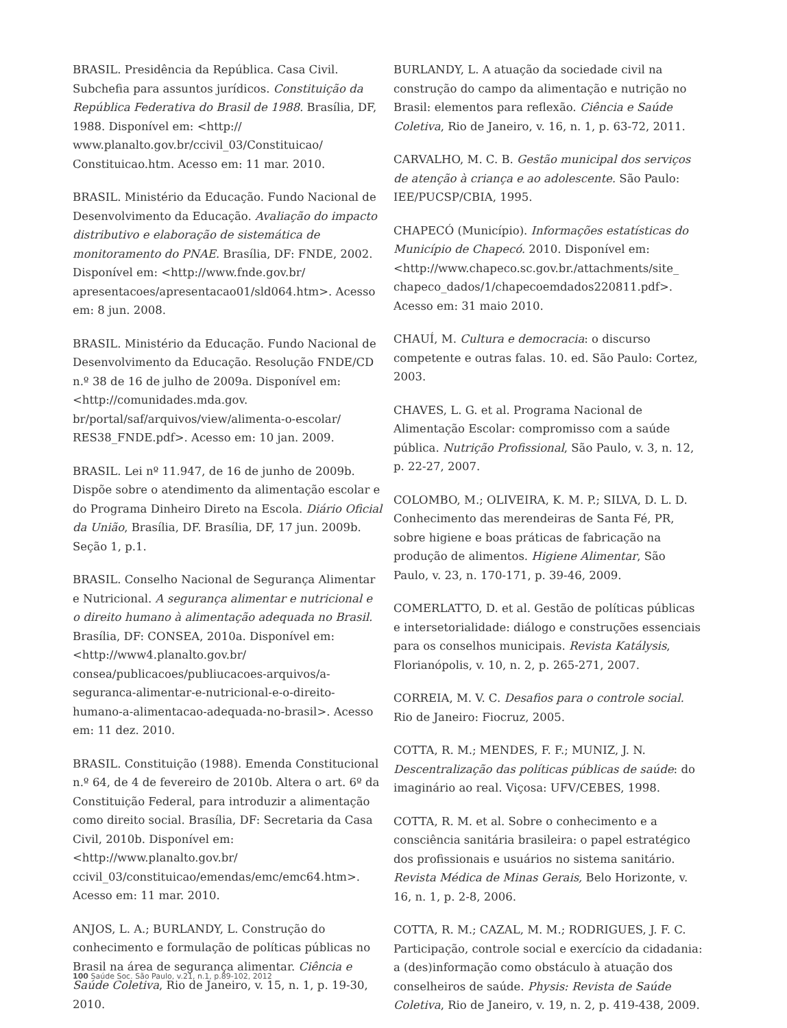BRASIL. Presidência da República. Casa Civil. Subchefia para assuntos jurídicos. Constituição da República Federativa do Brasil de 1988. Brasília, DF, 1988. Disponível em: <http:// www.planalto.gov.br/ccivil_03/Constituicao/ Constituicao.htm. Acesso em: 11 mar. 2010.
BRASIL. Ministério da Educação. Fundo Nacional de Desenvolvimento da Educação. Avaliação do impacto distributivo e elaboração de sistemática de monitoramento do PNAE. Brasília, DF: FNDE, 2002. Disponível em: <http://www.fnde.gov.br/ apresentacoes/apresentacao01/sld064.htm>. Acesso em: 8 jun. 2008.
BRASIL. Ministério da Educação. Fundo Nacional de Desenvolvimento da Educação. Resolução FNDE/CD n.º 38 de 16 de julho de 2009a. Disponível em: <http://comunidades.mda.gov. br/portal/saf/arquivos/view/alimenta-o-escolar/ RES38_FNDE.pdf>. Acesso em: 10 jan. 2009.
BRASIL. Lei nº 11.947, de 16 de junho de 2009b. Dispõe sobre o atendimento da alimentação escolar e do Programa Dinheiro Direto na Escola. Diário Oficial da União, Brasília, DF. Brasília, DF, 17 jun. 2009b. Seção 1, p.1.
BRASIL. Conselho Nacional de Segurança Alimentar e Nutricional. A segurança alimentar e nutricional e o direito humano à alimentação adequada no Brasil. Brasília, DF: CONSEA, 2010a. Disponível em: <http://www4.planalto.gov.br/ consea/publicacoes/publiucacoes-arquivos/a-seguranca-alimentar-e-nutricional-e-o-direito-humano-a-alimentacao-adequada-no-brasil>. Acesso em: 11 dez. 2010.
BRASIL. Constituição (1988). Emenda Constitucional n.º 64, de 4 de fevereiro de 2010b. Altera o art. 6º da Constituição Federal, para introduzir a alimentação como direito social. Brasília, DF: Secretaria da Casa Civil, 2010b. Disponível em: <http://www.planalto.gov.br/ ccivil_03/constituicao/emendas/emc/emc64.htm>. Acesso em: 11 mar. 2010.
ANJOS, L. A.; BURLANDY, L. Construção do conhecimento e formulação de políticas públicas no Brasil na área de segurança alimentar. Ciência e Saúde Coletiva, Rio de Janeiro, v. 15, n. 1, p. 19-30, 2010.
BURLANDY, L. A atuação da sociedade civil na construção do campo da alimentação e nutrição no Brasil: elementos para reflexão. Ciência e Saúde Coletiva, Rio de Janeiro, v. 16, n. 1, p. 63-72, 2011.
CARVALHO, M. C. B. Gestão municipal dos serviços de atenção à criança e ao adolescente. São Paulo: IEE/PUCSP/CBIA, 1995.
CHAPECÓ (Município). Informações estatísticas do Município de Chapecó. 2010. Disponível em: <http://www.chapeco.sc.gov.br./attachments/site_ chapeco_dados/1/chapecoemdados220811.pdf>. Acesso em: 31 maio 2010.
CHAUÍ, M. Cultura e democracia: o discurso competente e outras falas. 10. ed. São Paulo: Cortez, 2003.
CHAVES, L. G. et al. Programa Nacional de Alimentação Escolar: compromisso com a saúde pública. Nutrição Profissional, São Paulo, v. 3, n. 12, p. 22-27, 2007.
COLOMBO, M.; OLIVEIRA, K. M. P.; SILVA, D. L. D. Conhecimento das merendeiras de Santa Fé, PR, sobre higiene e boas práticas de fabricação na produção de alimentos. Higiene Alimentar, São Paulo, v. 23, n. 170-171, p. 39-46, 2009.
COMERLATTO, D. et al. Gestão de políticas públicas e intersetorialidade: diálogo e construções essenciais para os conselhos municipais. Revista Katálysis, Florianópolis, v. 10, n. 2, p. 265-271, 2007.
CORREIA, M. V. C. Desafios para o controle social. Rio de Janeiro: Fiocruz, 2005.
COTTA, R. M.; MENDES, F. F.; MUNIZ, J. N. Descentralização das políticas públicas de saúde: do imaginário ao real. Viçosa: UFV/CEBES, 1998.
COTTA, R. M. et al. Sobre o conhecimento e a consciência sanitária brasileira: o papel estratégico dos profissionais e usuários no sistema sanitário. Revista Médica de Minas Gerais, Belo Horizonte, v. 16, n. 1, p. 2-8, 2006.
COTTA, R. M.; CAZAL, M. M.; RODRIGUES, J. F. C. Participação, controle social e exercício da cidadania: a (des)informação como obstáculo à atuação dos conselheiros de saúde. Physis: Revista de Saúde Coletiva, Rio de Janeiro, v. 19, n. 2, p. 419-438, 2009.
100 Saúde Soc. São Paulo, v.21, n.1, p.89-102, 2012